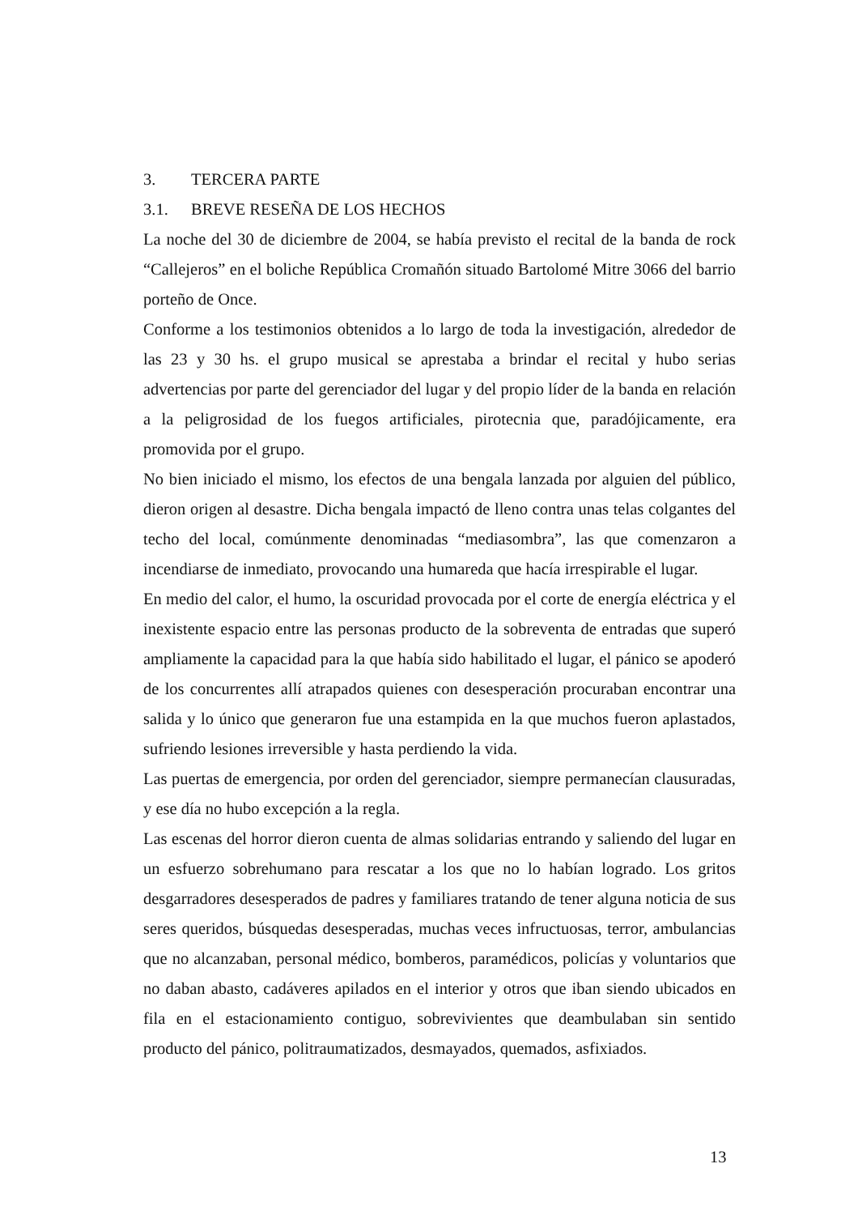3. TERCERA PARTE
3.1. BREVE RESEÑA DE LOS HECHOS
La noche del 30 de diciembre de 2004, se había previsto el recital de la banda de rock “Callejeros” en el boliche República Cromañón situado Bartolomé Mitre 3066 del barrio porteño de Once.
Conforme a los testimonios obtenidos a lo largo de toda la investigación, alrededor de las 23 y 30 hs. el grupo musical se aprestaba a brindar el recital y hubo serias advertencias por parte del gerenciador del lugar y del propio líder de la banda en relación a la peligrosidad de los fuegos artificiales, pirotecnia que, paradójicamente, era promovida por el grupo.
No bien iniciado el mismo, los efectos de una bengala lanzada por alguien del público, dieron origen al desastre. Dicha bengala impactó de lleno contra unas telas colgantes del techo del local, comúnmente denominadas “mediasombra”, las que comenzaron a incendiarse de inmediato, provocando una humareda que hacía irrespirable el lugar.
En medio del calor, el humo, la oscuridad provocada por el corte de energía eléctrica y el inexistente espacio entre las personas producto de la sobreventa de entradas que superó ampliamente la capacidad para la que había sido habilitado el lugar, el pánico se apoderó de los concurrentes allí atrapados quienes con desesperación procuraban encontrar una salida y lo único que generaron fue una estampida en la que muchos fueron aplastados, sufriendo lesiones irreversible y hasta perdiendo la vida.
Las puertas de emergencia, por orden del gerenciador, siempre permanecían clausuradas, y ese día no hubo excepción a la regla.
Las escenas del horror dieron cuenta de almas solidarias entrando y saliendo del lugar en un esfuerzo sobrehumano para rescatar a los que no lo habían logrado. Los gritos desgarradores desesperados de padres y familiares tratando de tener alguna noticia de sus seres queridos, búsquedas desesperadas, muchas veces infructuosas, terror, ambulancias que no alcanzaban, personal médico, bomberos, paramédicos, policías y voluntarios que no daban abasto, cadáveres apilados en el interior y otros que iban siendo ubicados en fila en el estacionamiento contiguo, sobrevivientes que deambulaban sin sentido producto del pánico, politraumatizados, desmayados, quemados, asfixiados.
13